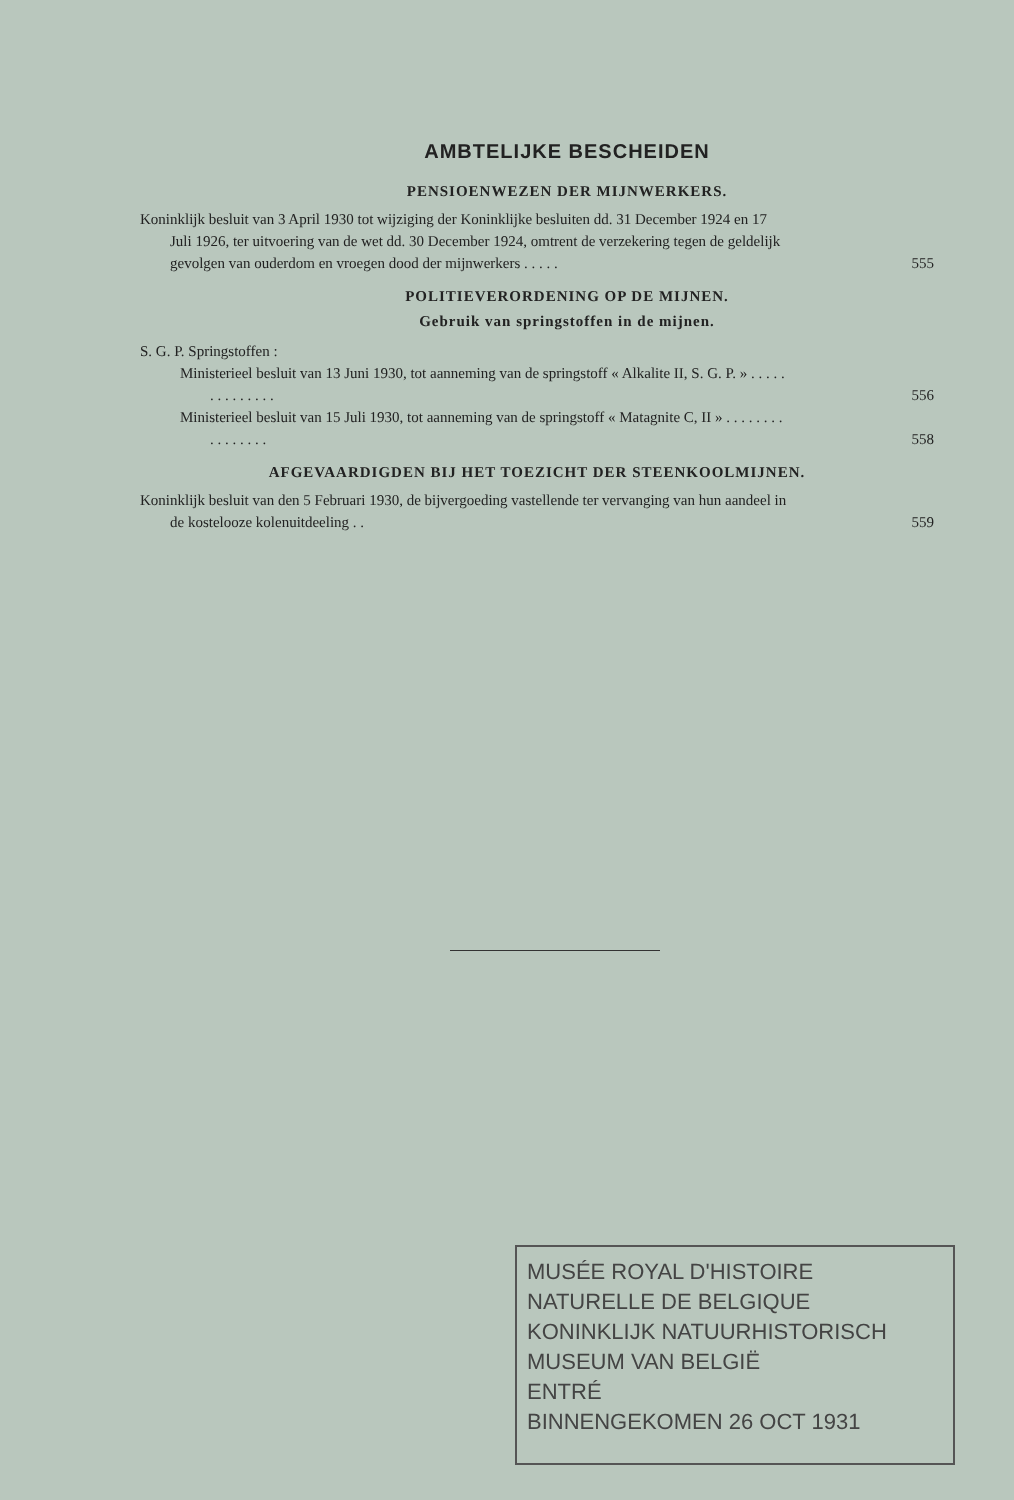AMBTELIJKE BESCHEIDEN
PENSIOENWEZEN DER MIJNWERKERS.
Koninklijk besluit van 3 April 1930 tot wijziging der Koninklijke besluiten dd. 31 December 1924 en 17 Juli 1926, ter uitvoering van de wet dd. 30 December 1924, omtrent de verzekering tegen de geldelijk gevolgen van ouderdom en vroegen dood der mijnwerkers . . . . .
555
POLITIEVERORDENING OP DE MIJNEN.
Gebruik van springstoffen in de mijnen.
S. G. P. Springstoffen :
Ministerieel besluit van 13 Juni 1930, tot aanneming van de springstoff « Alkalite II, S. G. P. » . . . . . . . . . . . . . .
556
Ministerieel besluit van 15 Juli 1930, tot aanneming van de springstoff « Matagnite C, II » . . . . . . . . . . . . . . . .
558
AFGEVAARDIGDEN BIJ HET TOEZICHT DER STEENKOOLMIJNEN.
Koninklijk besluit van den 5 Februari 1930, de bijvergoeding vastellende ter vervanging van hun aandeel in de kostelooze kolenuitdeeling . .
559
MUSÉE ROYAL D'HISTOIRE NATURELLE DE BELGIQUE
KONINKLIJK NATUURHISTORISCH MUSEUM VAN BELGIË
ENTRÉ
BINNENGEKOMEN 26 OCT 1931